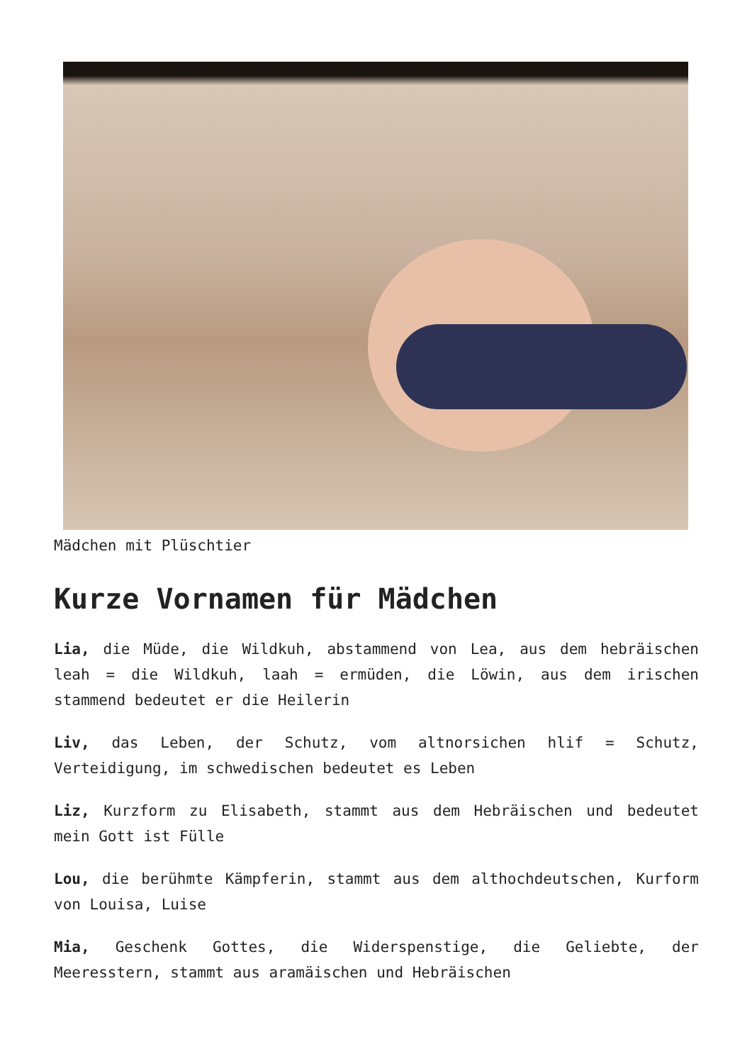Mädchen mit Plüschtier
Kurze Vornamen für Mädchen
Lia, die Müde, die Wildkuh, abstammend von Lea, aus dem hebräischen leah = die Wildkuh, laah = ermüden, die Löwin, aus dem irischen stammend bedeutet er die Heilerin
Liv, das Leben, der Schutz, vom altnorsichen hlif = Schutz, Verteidigung, im schwedischen bedeutet es Leben
Liz, Kurzform zu Elisabeth, stammt aus dem Hebräischen und bedeutet mein Gott ist Fülle
Lou, die berühmte Kämpferin, stammt aus dem althochdeutschen, Kurform von Louisa, Luise
Mia, Geschenk Gottes, die Widerspenstige, die Geliebte, der Meeresstern, stammt aus aramäischen und Hebräischen